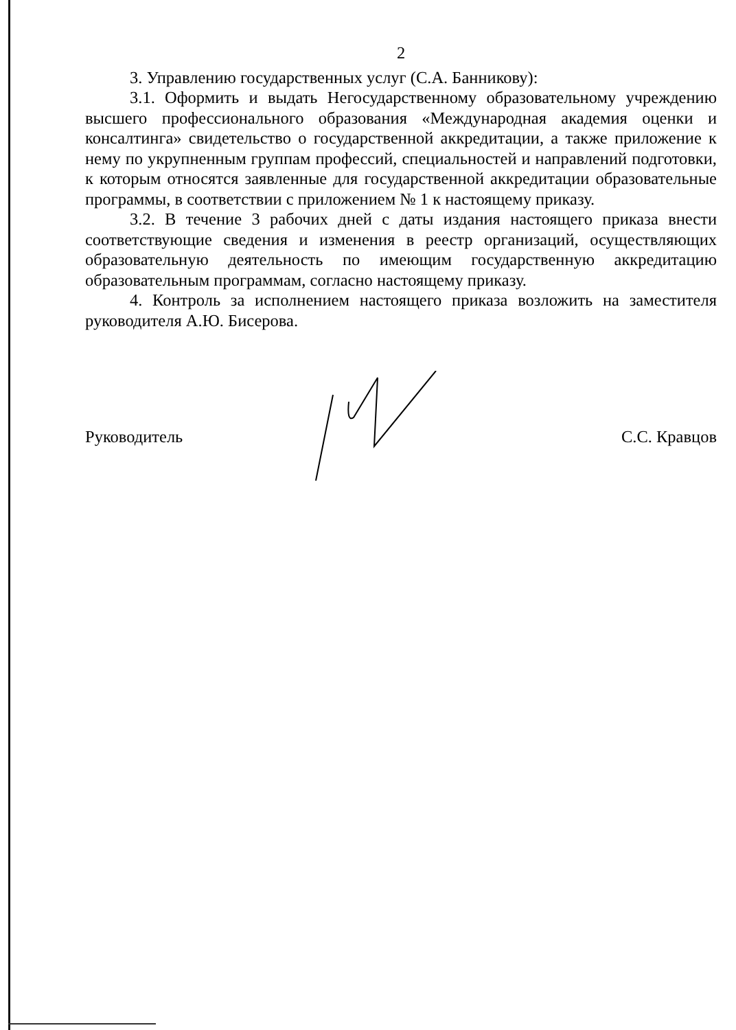2
3. Управлению государственных услуг (С.А. Банникову):
3.1. Оформить и выдать Негосударственному образовательному учреждению высшего профессионального образования «Международная академия оценки и консалтинга» свидетельство о государственной аккредитации, а также приложение к нему по укрупненным группам профессий, специальностей и направлений подготовки, к которым относятся заявленные для государственной аккредитации образовательные программы, в соответствии с приложением № 1 к настоящему приказу.
3.2. В течение 3 рабочих дней с даты издания настоящего приказа внести соответствующие сведения и изменения в реестр организаций, осуществляющих образовательную деятельность по имеющим государственную аккредитацию образовательным программам, согласно настоящему приказу.
4. Контроль за исполнением настоящего приказа возложить на заместителя руководителя А.Ю. Бисерова.
Руководитель С.С. Кравцов